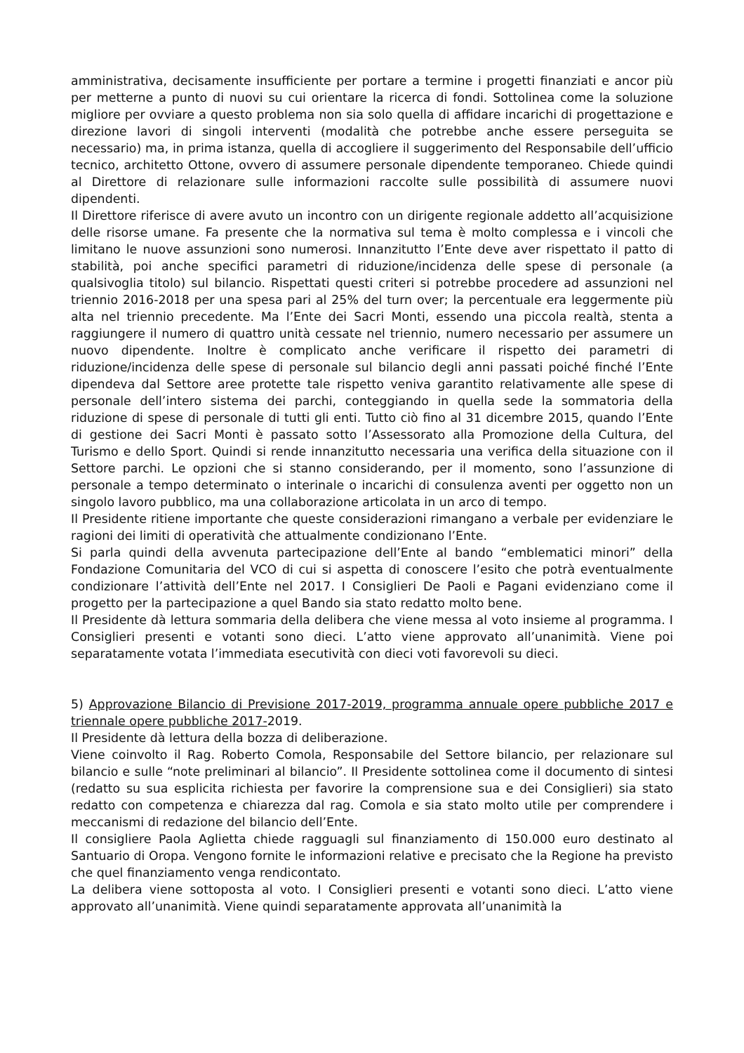amministrativa, decisamente insufficiente per portare a termine i progetti finanziati e ancor più per metterne a punto di nuovi su cui orientare la ricerca di fondi. Sottolinea come la soluzione migliore per ovviare a questo problema non sia solo quella di affidare incarichi di progettazione e direzione lavori di singoli interventi (modalità che potrebbe anche essere perseguita se necessario) ma, in prima istanza, quella di accogliere il suggerimento del Responsabile dell’ufficio tecnico, architetto Ottone, ovvero di assumere personale dipendente temporaneo. Chiede quindi al Direttore di relazionare sulle informazioni raccolte sulle possibilità di assumere nuovi dipendenti.
Il Direttore riferisce di avere avuto un incontro con un dirigente regionale addetto all’acquisizione delle risorse umane. Fa presente che la normativa sul tema è molto complessa e i vincoli che limitano le nuove assunzioni sono numerosi. Innanzitutto l’Ente deve aver rispettato il patto di stabilità, poi anche specifici parametri di riduzione/incidenza delle spese di personale (a qualsivoglia titolo) sul bilancio. Rispettati questi criteri si potrebbe procedere ad assunzioni nel triennio 2016-2018 per una spesa pari al 25% del turn over; la percentuale era leggermente più alta nel triennio precedente. Ma l’Ente dei Sacri Monti, essendo una piccola realtà, stenta a raggiungere il numero di quattro unità cessate nel triennio, numero necessario per assumere un nuovo dipendente. Inoltre è complicato anche verificare il rispetto dei parametri di riduzione/incidenza delle spese di personale sul bilancio degli anni passati poiché finché l’Ente dipendeva dal Settore aree protette tale rispetto veniva garantito relativamente alle spese di personale dell’intero sistema dei parchi, conteggiando in quella sede la sommatoria della riduzione di spese di personale di tutti gli enti. Tutto ciò fino al 31 dicembre 2015, quando l’Ente di gestione dei Sacri Monti è passato sotto l’Assessorato alla Promozione della Cultura, del Turismo e dello Sport. Quindi si rende innanzitutto necessaria una verifica della situazione con il Settore parchi. Le opzioni che si stanno considerando, per il momento, sono l’assunzione di personale a tempo determinato o interinale o incarichi di consulenza aventi per oggetto non un singolo lavoro pubblico, ma una collaborazione articolata in un arco di tempo.
Il Presidente ritiene importante che queste considerazioni rimangano a verbale per evidenziare le ragioni dei limiti di operatività che attualmente condizionano l’Ente.
Si parla quindi della avvenuta partecipazione dell’Ente al bando “emblematici minori” della Fondazione Comunitaria del VCO di cui si aspetta di conoscere l’esito che potrà eventualmente condizionare l’attività dell’Ente nel 2017. I Consiglieri De Paoli e Pagani evidenziano come il progetto per la partecipazione a quel Bando sia stato redatto molto bene.
Il Presidente dà lettura sommaria della delibera che viene messa al voto insieme al programma. I Consiglieri presenti e votanti sono dieci. L’atto viene approvato all’unanimità. Viene poi separatamente votata l’immediata esecutività con dieci voti favorevoli su dieci.
5) Approvazione Bilancio di Previsione 2017-2019, programma annuale opere pubbliche 2017 e triennale opere pubbliche 2017-2019.
Il Presidente dà lettura della bozza di deliberazione.
Viene coinvolto il Rag. Roberto Comola, Responsabile del Settore bilancio, per relazionare sul bilancio e sulle “note preliminari al bilancio”. Il Presidente sottolinea come il documento di sintesi (redatto su sua esplicita richiesta per favorire la comprensione sua e dei Consiglieri) sia stato redatto con competenza e chiarezza dal rag. Comola e sia stato molto utile per comprendere i meccanismi di redazione del bilancio dell’Ente.
Il consigliere Paola Aglietta chiede ragguagli sul finanziamento di 150.000 euro destinato al Santuario di Oropa. Vengono fornite le informazioni relative e precisato che la Regione ha previsto che quel finanziamento venga rendicontato.
La delibera viene sottoposta al voto. I Consiglieri presenti e votanti sono dieci. L’atto viene approvato all’unanimità. Viene quindi separatamente approvata all’unanimità la